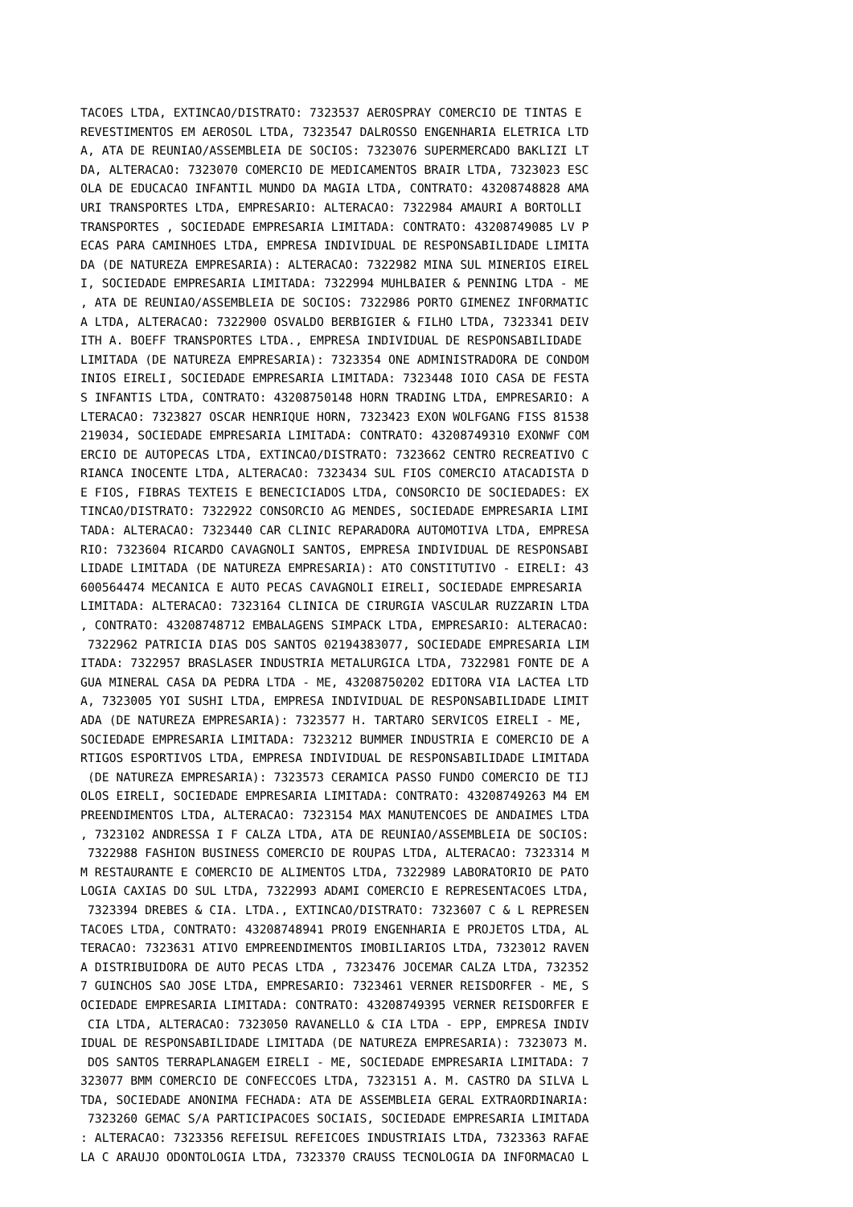TACOES LTDA, EXTINCAO/DISTRATO: 7323537 AEROSPRAY COMERCIO DE TINTAS E
REVESTIMENTOS EM AEROSOL LTDA, 7323547 DALROSSO ENGENHARIA ELETRICA LTD
A, ATA DE REUNIAO/ASSEMBLEIA DE SOCIOS: 7323076 SUPERMERCADO BAKLIZI LT
DA, ALTERACAO: 7323070 COMERCIO DE MEDICAMENTOS BRAIR LTDA, 7323023 ESC
OLA DE EDUCACAO INFANTIL MUNDO DA MAGIA LTDA, CONTRATO: 43208748828 AMA
URI TRANSPORTES LTDA, EMPRESARIO: ALTERACAO: 7322984 AMAURI A BORTOLLI
TRANSPORTES , SOCIEDADE EMPRESARIA LIMITADA: CONTRATO: 43208749085 LV P
ECAS PARA CAMINHOES LTDA, EMPRESA INDIVIDUAL DE RESPONSABILIDADE LIMITA
DA (DE NATUREZA EMPRESARIA): ALTERACAO: 7322982 MINA SUL MINERIOS EIREL
I, SOCIEDADE EMPRESARIA LIMITADA: 7322994 MUHLBAIER & PENNING LTDA - ME
, ATA DE REUNIAO/ASSEMBLEIA DE SOCIOS: 7322986 PORTO GIMENEZ INFORMATIC
A LTDA, ALTERACAO: 7322900 OSVALDO BERBIGIER & FILHO LTDA, 7323341 DEIV
ITH A. BOEFF TRANSPORTES LTDA., EMPRESA INDIVIDUAL DE RESPONSABILIDADE
LIMITADA (DE NATUREZA EMPRESARIA): 7323354 ONE ADMINISTRADORA DE CONDOM
INIOS EIRELI, SOCIEDADE EMPRESARIA LIMITADA: 7323448 IOIO CASA DE FESTA
S INFANTIS LTDA, CONTRATO: 43208750148 HORN TRADING LTDA, EMPRESARIO: A
LTERACAO: 7323827 OSCAR HENRIQUE HORN, 7323423 EXON WOLFGANG FISS 81538
219034, SOCIEDADE EMPRESARIA LIMITADA: CONTRATO: 43208749310 EXONWF COM
ERCIO DE AUTOPECAS LTDA, EXTINCAO/DISTRATO: 7323662 CENTRO RECREATIVO C
RIANCA INOCENTE LTDA, ALTERACAO: 7323434 SUL FIOS COMERCIO ATACADISTA D
E FIOS, FIBRAS TEXTEIS E BENECICIADOS LTDA, CONSORCIO DE SOCIEDADES: EX
TINCAO/DISTRATO: 7322922 CONSORCIO AG MENDES, SOCIEDADE EMPRESARIA LIMI
TADA: ALTERACAO: 7323440 CAR CLINIC REPARADORA AUTOMOTIVA LTDA, EMPRESA
RIO: 7323604 RICARDO CAVAGNOLI SANTOS, EMPRESA INDIVIDUAL DE RESPONSABI
LIDADE LIMITADA (DE NATUREZA EMPRESARIA): ATO CONSTITUTIVO - EIRELI: 43
600564474 MECANICA E AUTO PECAS CAVAGNOLI EIRELI, SOCIEDADE EMPRESARIA
LIMITADA: ALTERACAO: 7323164 CLINICA DE CIRURGIA VASCULAR RUZZARIN LTDA
, CONTRATO: 43208748712 EMBALAGENS SIMPACK LTDA, EMPRESARIO: ALTERACAO:
 7322962 PATRICIA DIAS DOS SANTOS 02194383077, SOCIEDADE EMPRESARIA LIM
ITADA: 7322957 BRASLASER INDUSTRIA METALURGICA LTDA, 7322981 FONTE DE A
GUA MINERAL CASA DA PEDRA LTDA - ME, 43208750202 EDITORA VIA LACTEA LTD
A, 7323005 YOI SUSHI LTDA, EMPRESA INDIVIDUAL DE RESPONSABILIDADE LIMIT
ADA (DE NATUREZA EMPRESARIA): 7323577 H. TARTARO SERVICOS EIRELI - ME,
SOCIEDADE EMPRESARIA LIMITADA: 7323212 BUMMER INDUSTRIA E COMERCIO DE A
RTIGOS ESPORTIVOS LTDA, EMPRESA INDIVIDUAL DE RESPONSABILIDADE LIMITADA
 (DE NATUREZA EMPRESARIA): 7323573 CERAMICA PASSO FUNDO COMERCIO DE TIJ
OLOS EIRELI, SOCIEDADE EMPRESARIA LIMITADA: CONTRATO: 43208749263 M4 EM
PREENDIMENTOS LTDA, ALTERACAO: 7323154 MAX MANUTENCOES DE ANDAIMES LTDA
, 7323102 ANDRESSA I F CALZA LTDA, ATA DE REUNIAO/ASSEMBLEIA DE SOCIOS:
 7322988 FASHION BUSINESS COMERCIO DE ROUPAS LTDA, ALTERACAO: 7323314 M
M RESTAURANTE E COMERCIO DE ALIMENTOS LTDA, 7322989 LABORATORIO DE PATO
LOGIA CAXIAS DO SUL LTDA, 7322993 ADAMI COMERCIO E REPRESENTACOES LTDA,
 7323394 DREBES & CIA. LTDA., EXTINCAO/DISTRATO: 7323607 C & L REPRESEN
TACOES LTDA, CONTRATO: 43208748941 PROI9 ENGENHARIA E PROJETOS LTDA, AL
TERACAO: 7323631 ATIVO EMPREENDIMENTOS IMOBILIARIOS LTDA, 7323012 RAVEN
A DISTRIBUIDORA DE AUTO PECAS LTDA , 7323476 JOCEMAR CALZA LTDA, 732352
7 GUINCHOS SAO JOSE LTDA, EMPRESARIO: 7323461 VERNER REISDORFER - ME, S
OCIEDADE EMPRESARIA LIMITADA: CONTRATO: 43208749395 VERNER REISDORFER E
 CIA LTDA, ALTERACAO: 7323050 RAVANELLO & CIA LTDA - EPP, EMPRESA INDIV
IDUAL DE RESPONSABILIDADE LIMITADA (DE NATUREZA EMPRESARIA): 7323073 M.
 DOS SANTOS TERRAPLANAGEM EIRELI - ME, SOCIEDADE EMPRESARIA LIMITADA: 7
323077 BMM COMERCIO DE CONFECCOES LTDA, 7323151 A. M. CASTRO DA SILVA L
TDA, SOCIEDADE ANONIMA FECHADA: ATA DE ASSEMBLEIA GERAL EXTRAORDINARIA:
 7323260 GEMAC S/A PARTICIPACOES SOCIAIS, SOCIEDADE EMPRESARIA LIMITADA
: ALTERACAO: 7323356 REFEISUL REFEICOES INDUSTRIAIS LTDA, 7323363 RAFAE
LA C ARAUJO ODONTOLOGIA LTDA, 7323370 CRAUSS TECNOLOGIA DA INFORMACAO L